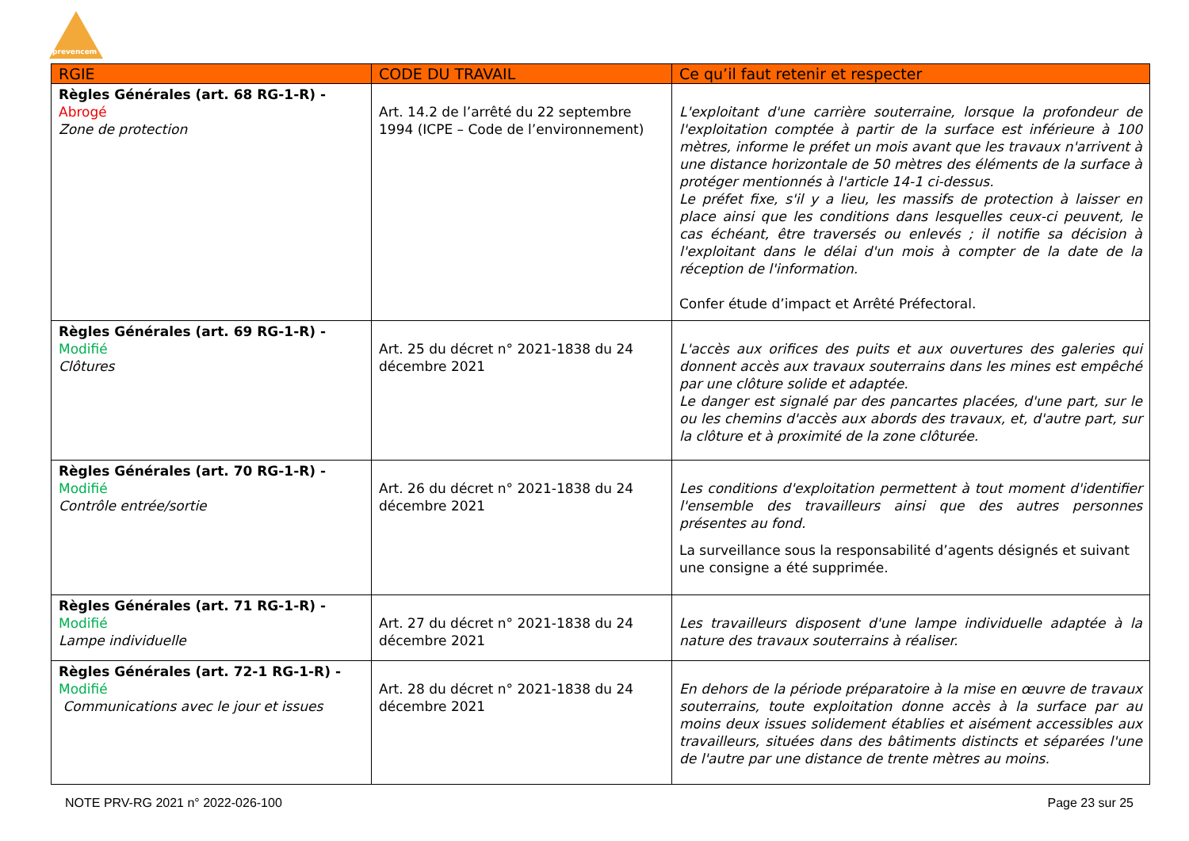prevencem
| RGIE | CODE DU TRAVAIL | Ce qu’il faut retenir et respecter |
| --- | --- | --- |
| Règles Générales (art. 68 RG-1-R) - Abrogé Zone de protection | Art. 14.2 de l’arrêté du 22 septembre 1994 (ICPE – Code de l’environnement) | L'exploitant d'une carrière souterraine, lorsque la profondeur de l'exploitation comptée à partir de la surface est inférieure à 100 mètres, informe le préfet un mois avant que les travaux n'arrivent à une distance horizontale de 50 mètres des éléments de la surface à protéger mentionnés à l'article 14-1 ci-dessus. Le préfet fixe, s'il y a lieu, les massifs de protection à laisser en place ainsi que les conditions dans lesquelles ceux-ci peuvent, le cas échéant, être traversés ou enlevés ; il notifie sa décision à l'exploitant dans le délai d'un mois à compter de la date de la réception de l'information. Confer étude d’impact et Arrêté Préfectoral. |
| Règles Générales (art. 69 RG-1-R) - Modifié Clôtures | Art. 25 du décret n° 2021-1838 du 24 décembre 2021 | L'accès aux orifices des puits et aux ouvertures des galeries qui donnent accès aux travaux souterrains dans les mines est empêché par une clôture solide et adaptée. Le danger est signalé par des pancartes placées, d'une part, sur le ou les chemins d'accès aux abords des travaux, et, d'autre part, sur la clôture et à proximité de la zone clôturée. |
| Règles Générales (art. 70 RG-1-R) - Modifié Contrôle entrée/sortie | Art. 26 du décret n° 2021-1838 du 24 décembre 2021 | Les conditions d'exploitation permettent à tout moment d'identifier l'ensemble des travailleurs ainsi que des autres personnes présentes au fond. La surveillance sous la responsabilité d’agents désignés et suivant une consigne a été supprimée. |
| Règles Générales (art. 71 RG-1-R) - Modifié Lampe individuelle | Art. 27 du décret n° 2021-1838 du 24 décembre 2021 | Les travailleurs disposent d'une lampe individuelle adaptée à la nature des travaux souterrains à réaliser. |
| Règles Générales (art. 72-1 RG-1-R) - Modifié Communications avec le jour et issues | Art. 28 du décret n° 2021-1838 du 24 décembre 2021 | En dehors de la période préparatoire à la mise en œuvre de travaux souterrains, toute exploitation donne accès à la surface par au moins deux issues solidement établies et aisément accessibles aux travailleurs, situées dans des bâtiments distincts et séparées l'une de l'autre par une distance de trente mètres au moins. |
NOTE PRV-RG 2021 n° 2022-026-100 Page 23 sur 25